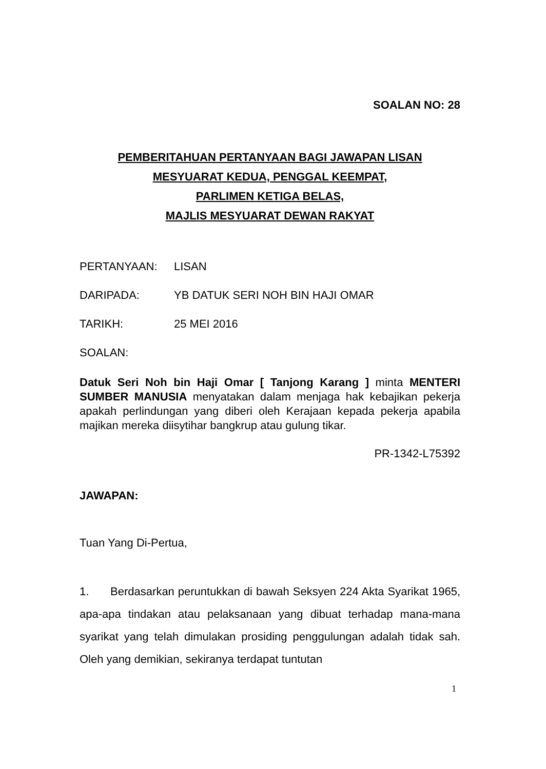SOALAN NO: 28
PEMBERITAHUAN PERTANYAAN BAGI JAWAPAN LISAN
MESYUARAT KEDUA, PENGGAL KEEMPAT,
PARLIMEN KETIGA BELAS,
MAJLIS MESYUARAT DEWAN RAKYAT
PERTANYAAN: LISAN
DARIPADA: YB DATUK SERI NOH BIN HAJI OMAR
TARIKH: 25 MEI 2016
SOALAN:
Datuk Seri Noh bin Haji Omar [ Tanjong Karang ] minta MENTERI SUMBER MANUSIA menyatakan dalam menjaga hak kebajikan pekerja apakah perlindungan yang diberi oleh Kerajaan kepada pekerja apabila majikan mereka diisytihar bangkrup atau gulung tikar.
PR-1342-L75392
JAWAPAN:
Tuan Yang Di-Pertua,
1. Berdasarkan peruntukkan di bawah Seksyen 224 Akta Syarikat 1965, apa-apa tindakan atau pelaksanaan yang dibuat terhadap mana-mana syarikat yang telah dimulakan prosiding penggulungan adalah tidak sah. Oleh yang demikian, sekiranya terdapat tuntutan
1